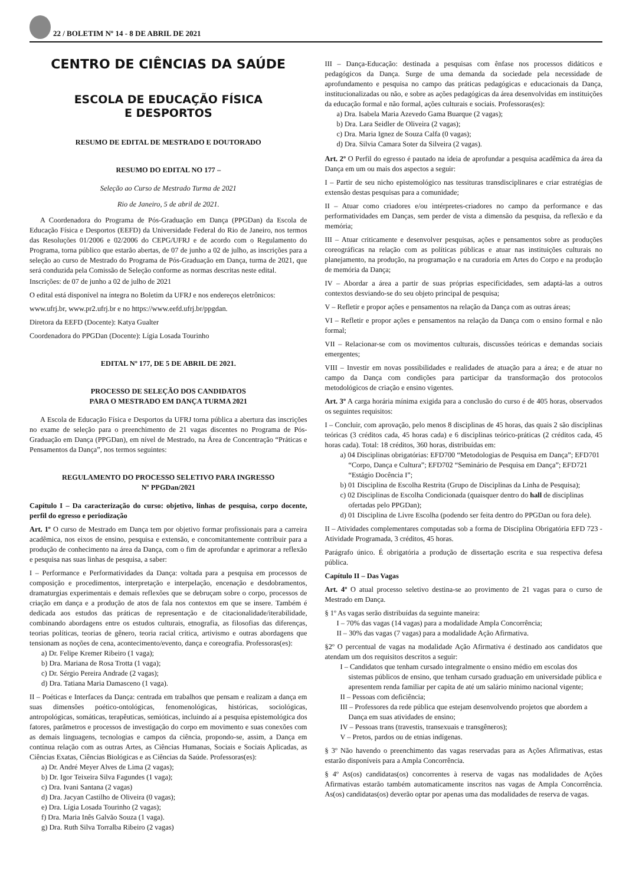22 / BOLETIM Nº 14 - 8 DE ABRIL DE 2021
CENTRO DE CIÊNCIAS DA SAÚDE
ESCOLA DE EDUCAÇÃO FÍSICA
E DESPORTOS
RESUMO DE EDITAL DE MESTRADO E DOUTORADO
RESUMO DO EDITAL NO 177 –
Seleção ao Curso de Mestrado Turma de 2021
Rio de Janeiro, 5 de abril de 2021.
A Coordenadora do Programa de Pós-Graduação em Dança (PPGDan) da Escola de Educação Física e Desportos (EEFD) da Universidade Federal do Rio de Janeiro, nos termos das Resoluções 01/2006 e 02/2006 do CEPG/UFRJ e de acordo com o Regulamento do Programa, torna público que estarão abertas, de 07 de junho a 02 de julho, as inscrições para a seleção ao curso de Mestrado do Programa de Pós-Graduação em Dança, turma de 2021, que será conduzida pela Comissão de Seleção conforme as normas descritas neste edital.
Inscrições: de 07 de junho a 02 de julho de 2021
O edital está disponível na íntegra no Boletim da UFRJ e nos endereços eletrônicos:
www.ufrj.br, www.pr2.ufrj.br e no https://www.eefd.ufrj.br/ppgdan.
Diretora da EEFD (Docente): Katya Gualter
Coordenadora do PPGDan (Docente): Lígia Losada Tourinho
EDITAL Nº 177, DE 5 DE ABRIL DE 2021.
PROCESSO DE SELEÇÃO DOS CANDIDATOS
PARA O MESTRADO EM DANÇA TURMA 2021
A Escola de Educação Física e Desportos da UFRJ torna pública a abertura das inscrições no exame de seleção para o preenchimento de 21 vagas discentes no Programa de Pós-Graduação em Dança (PPGDan), em nível de Mestrado, na Área de Concentração “Práticas e Pensamentos da Dança”, nos termos seguintes:
REGULAMENTO DO PROCESSO SELETIVO PARA INGRESSO
Nº PPGDan/2021
Capítulo I – Da caracterização do curso: objetivo, linhas de pesquisa, corpo docente, perfil do egresso e periodização
Art. 1º O curso de Mestrado em Dança tem por objetivo formar profissionais para a carreira acadêmica, nos eixos de ensino, pesquisa e extensão, e concomitantemente contribuir para a produção de conhecimento na área da Dança, com o fim de aprofundar e aprimorar a reflexão e pesquisa nas suas linhas de pesquisa, a saber:
I – Performance e Performatividades da Dança: voltada para a pesquisa em processos de composição e procedimentos, interpretação e interpelação, encenação e desdobramentos, dramaturgias experimentais e demais reflexões que se debruçam sobre o corpo, processos de criação em dança e a produção de atos de fala nos contextos em que se insere. Também é dedicada aos estudos das práticas de representação e de citacionalidade/iterabilidade, combinando abordagens entre os estudos culturais, etnografia, as filosofias das diferenças, teorias políticas, teorias de gênero, teoria racial crítica, artivismo e outras abordagens que tensionam as noções de cena, acontecimento/evento, dança e coreografia. Professoras(es):
a) Dr. Felipe Kremer Ribeiro (1 vaga);
b) Dra. Mariana de Rosa Trotta (1 vaga);
c) Dr. Sérgio Pereira Andrade (2 vagas);
d) Dra. Tatiana Maria Damasceno (1 vaga).
II – Poéticas e Interfaces da Dança: centrada em trabalhos que pensam e realizam a dança em suas dimensões poético-ontológicas, fenomenológicas, históricas, sociológicas, antropológicas, somáticas, terapêuticas, semióticas, incluindo aí a pesquisa epistemológica dos fatores, parâmetros e processos de investigação do corpo em movimento e suas conexões com as demais linguagens, tecnologias e campos da ciência, propondo-se, assim, a Dança em contínua relação com as outras Artes, as Ciências Humanas, Sociais e Sociais Aplicadas, as Ciências Exatas, Ciências Biológicas e as Ciências da Saúde. Professoras(es):
a) Dr. André Meyer Alves de Lima (2 vagas);
b) Dr. Igor Teixeira Silva Fagundes (1 vaga);
c) Dra. Ivani Santana (2 vagas)
d) Dra. Jacyan Castilho de Oliveira (0 vagas);
e) Dra. Lígia Losada Tourinho (2 vagas);
f) Dra. Maria Inês Galvão Souza (1 vaga).
g) Dra. Ruth Silva Torralba Ribeiro (2 vagas)
III – Dança-Educação: destinada a pesquisas com ênfase nos processos didáticos e pedagógicos da Dança. Surge de uma demanda da sociedade pela necessidade de aprofundamento e pesquisa no campo das práticas pedagógicas e educacionais da Dança, institucionalizadas ou não, e sobre as ações pedagógicas da área desenvolvidas em instituições da educação formal e não formal, ações culturais e sociais. Professoras(es):
a) Dra. Isabela Maria Azevedo Gama Buarque (2 vagas);
b) Dra. Lara Seidler de Oliveira (2 vagas);
c) Dra. Maria Ignez de Souza Calfa (0 vagas);
d) Dra. Silvia Camara Soter da Silveira (2 vagas).
Art. 2º O Perfil do egresso é pautado na ideia de aprofundar a pesquisa acadêmica da área da Dança em um ou mais dos aspectos a seguir:
I – Partir de seu nicho epistemológico nas tessituras transdisciplinares e criar estratégias de extensão destas pesquisas para a comunidade;
II – Atuar como criadores e/ou intérpretes-criadores no campo da performance e das performatividades em Danças, sem perder de vista a dimensão da pesquisa, da reflexão e da memória;
III – Atuar criticamente e desenvolver pesquisas, ações e pensamentos sobre as produções coreográficas na relação com as políticas públicas e atuar nas instituições culturais no planejamento, na produção, na programação e na curadoria em Artes do Corpo e na produção de memória da Dança;
IV – Abordar a área a partir de suas próprias especificidades, sem adaptá-las a outros contextos desviando-se do seu objeto principal de pesquisa;
V – Refletir e propor ações e pensamentos na relação da Dança com as outras áreas;
VI – Refletir e propor ações e pensamentos na relação da Dança com o ensino formal e não formal;
VII – Relacionar-se com os movimentos culturais, discussões teóricas e demandas sociais emergentes;
VIII – Investir em novas possibilidades e realidades de atuação para a área; e de atuar no campo da Dança com condições para participar da transformação dos protocolos metodológicos de criação e ensino vigentes.
Art. 3º A carga horária mínima exigida para a conclusão do curso é de 405 horas, observados os seguintes requisitos:
I – Concluir, com aprovação, pelo menos 8 disciplinas de 45 horas, das quais 2 são disciplinas teóricas (3 créditos cada, 45 horas cada) e 6 disciplinas teórico-práticas (2 créditos cada, 45 horas cada). Total: 18 créditos, 360 horas, distribuídas em:
a) 04 Disciplinas obrigatórias: EFD700 “Metodologias de Pesquisa em Dança”; EFD701 “Corpo, Dança e Cultura”; EFD702 “Seminário de Pesquisa em Dança”; EFD721 “Estágio Docência I”;
b) 01 Disciplina de Escolha Restrita (Grupo de Disciplinas da Linha de Pesquisa);
c) 02 Disciplinas de Escolha Condicionada (quaisquer dentro do hall de disciplinas ofertadas pelo PPGDan);
d) 01 Disciplina de Livre Escolha (podendo ser feita dentro do PPGDan ou fora dele).
II – Atividades complementares computadas sob a forma de Disciplina Obrigatória EFD 723 - Atividade Programada, 3 créditos, 45 horas.
Parágrafo único. É obrigatória a produção de dissertação escrita e sua respectiva defesa pública.
Capítulo II – Das Vagas
Art. 4º O atual processo seletivo destina-se ao provimento de 21 vagas para o curso de Mestrado em Dança.
§ 1º As vagas serão distribuídas da seguinte maneira:
I – 70% das vagas (14 vagas) para a modalidade Ampla Concorrência;
II – 30% das vagas (7 vagas) para a modalidade Ação Afirmativa.
§2º O percentual de vagas na modalidade Ação Afirmativa é destinado aos candidatos que atendam um dos requisitos descritos a seguir:
I – Candidatos que tenham cursado integralmente o ensino médio em escolas dos sistemas públicos de ensino, que tenham cursado graduação em universidade pública e apresentem renda familiar per capita de até um salário mínimo nacional vigente;
II – Pessoas com deficiência;
III – Professores da rede pública que estejam desenvolvendo projetos que abordem a Dança em suas atividades de ensino;
IV – Pessoas trans (travestis, transexuais e transgêneros);
V – Pretos, pardos ou de etnias indígenas.
§ 3º Não havendo o preenchimento das vagas reservadas para as Ações Afirmativas, estas estarão disponíveis para a Ampla Concorrência.
§ 4º As(os) candidatas(os) concorrentes à reserva de vagas nas modalidades de Ações Afirmativas estarão também automaticamente inscritos nas vagas de Ampla Concorrência. As(os) candidatas(os) deverão optar por apenas uma das modalidades de reserva de vagas.